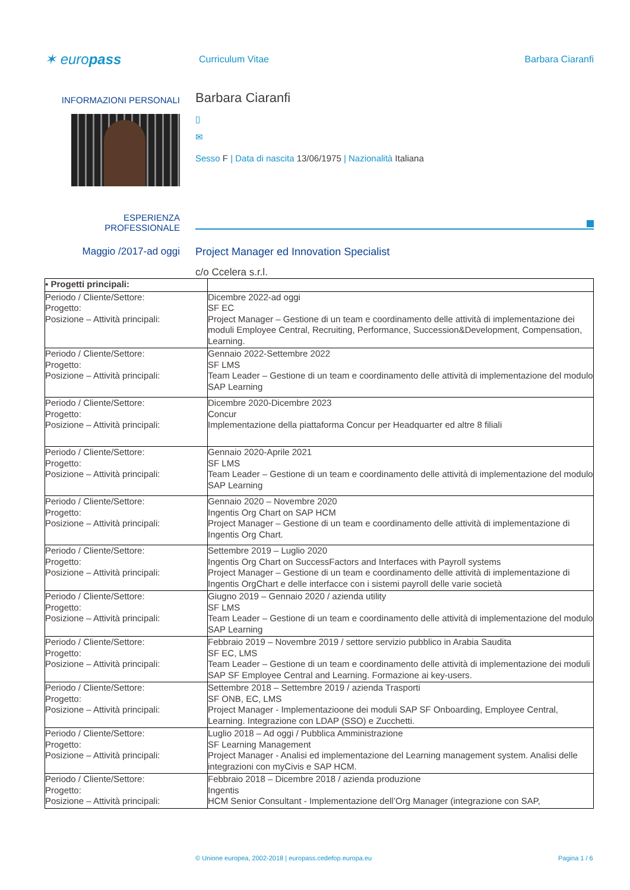✶ europass
Curriculum Vitae Barbara Ciaranfi
INFORMAZIONI PERSONALI
Barbara Ciaranfi
▯
✉
Sesso F | Data di nascita 13/06/1975 | Nazionalità Italiana
ESPERIENZA
PROFESSIONALE
Maggio /2017-ad oggi Project Manager ed Innovation Specialist
c/o Ccelera s.r.l.
| ▪ Progetti principali: | |
| Periodo / Cliente/Settore: Progetto: Posizione – Attività principali: | Dicembre 2022-ad oggi SF EC Project Manager – Gestione di un team e coordinamento delle attività di implementazione dei moduli Employee Central, Recruiting, Performance, Succession&Development, Compensation, Learning. |
| Periodo / Cliente/Settore: Progetto: Posizione – Attività principali: | Gennaio 2022-Settembre 2022 SF LMS Team Leader – Gestione di un team e coordinamento delle attività di implementazione del modulo SAP Learning |
| Periodo / Cliente/Settore: Progetto: Posizione – Attività principali: | Dicembre 2020-Dicembre 2023 Concur Implementazione della piattaforma Concur per Headquarter ed altre 8 filiali |
| Periodo / Cliente/Settore: Progetto: Posizione – Attività principali: | Gennaio 2020-Aprile 2021 SF LMS Team Leader – Gestione di un team e coordinamento delle attività di implementazione del modulo SAP Learning |
| Periodo / Cliente/Settore: Progetto: Posizione – Attività principali: | Gennaio 2020 – Novembre 2020 Ingentis Org Chart on SAP HCM Project Manager – Gestione di un team e coordinamento delle attività di implementazione di Ingentis Org Chart. |
| Periodo / Cliente/Settore: Progetto: Posizione – Attività principali: | Settembre 2019 – Luglio 2020 Ingentis Org Chart on SuccessFactors and Interfaces with Payroll systems Project Manager – Gestione di un team e coordinamento delle attività di implementazione di Ingentis OrgChart e delle interfacce con i sistemi payroll delle varie società |
| Periodo / Cliente/Settore: Progetto: Posizione – Attività principali: | Giugno 2019 – Gennaio 2020 / azienda utility SF LMS Team Leader – Gestione di un team e coordinamento delle attività di implementazione del modulo SAP Learning |
| Periodo / Cliente/Settore: Progetto: Posizione – Attività principali: | Febbraio 2019 – Novembre 2019 / settore servizio pubblico in Arabia Saudita SF EC, LMS Team Leader – Gestione di un team e coordinamento delle attività di implementazione dei moduli SAP SF Employee Central and Learning. Formazione ai key-users. |
| Periodo / Cliente/Settore: Progetto: Posizione – Attività principali: | Settembre 2018 – Settembre 2019 / azienda Trasporti SF ONB, EC, LMS Project Manager - Implementazioone dei moduli SAP SF Onboarding, Employee Central, Learning. Integrazione con LDAP (SSO) e Zucchetti. |
| Periodo / Cliente/Settore: Progetto: Posizione – Attività principali: | Luglio 2018 – Ad oggi / Pubblica Amministrazione SF Learning Management Project Manager - Analisi ed implementazione del Learning management system. Analisi delle integrazioni con myCivis e SAP HCM. |
| Periodo / Cliente/Settore: Progetto: Posizione – Attività principali: | Febbraio 2018 – Dicembre 2018 / azienda produzione Ingentis HCM Senior Consultant - Implementazione dell’Org Manager (integrazione con SAP, |
© Unione europea, 2002-2018 | europass.cedefop.europa.eu
Pagina 1 / 6